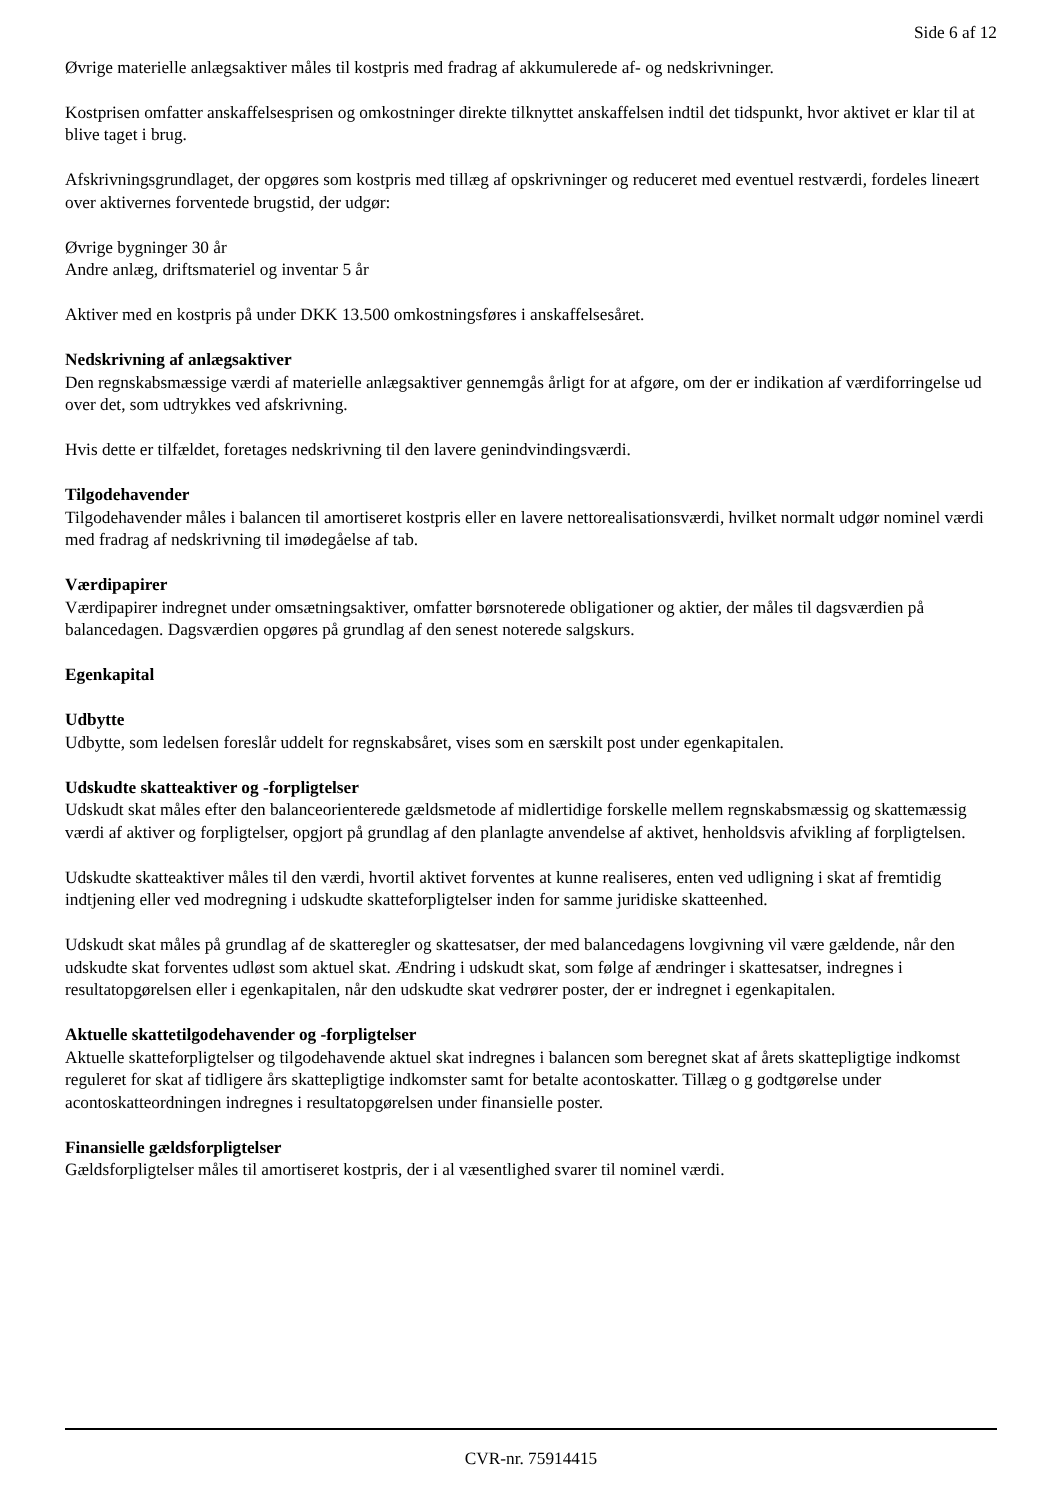Side 6 af 12
Øvrige materielle anlægsaktiver måles til kostpris med fradrag af akkumulerede af- og nedskrivninger.
Kostprisen omfatter anskaffelsesprisen og omkostninger direkte tilknyttet anskaffelsen indtil det tidspunkt, hvor aktivet er klar til at blive taget i brug.
Afskrivningsgrundlaget, der opgøres som kostpris med tillæg af opskrivninger og reduceret med eventuel restværdi, fordeles lineært over aktivernes forventede brugstid, der udgør:
Øvrige bygninger 30 år
Andre anlæg, driftsmateriel og inventar 5 år
Aktiver med en kostpris på under DKK 13.500 omkostningsføres i anskaffelsesåret.
Nedskrivning af anlægsaktiver
Den regnskabsmæssige værdi af materielle anlægsaktiver gennemgås årligt for at afgøre, om der er indikation af værdiforringelse ud over det, som udtrykkes ved afskrivning.
Hvis dette er tilfældet, foretages nedskrivning til den lavere genindvindingsværdi.
Tilgodehavender
Tilgodehavender måles i balancen til amortiseret kostpris eller en lavere nettorealisationsværdi, hvilket normalt udgør nominel værdi med fradrag af nedskrivning til imødegåelse af tab.
Værdipapirer
Værdipapirer indregnet under omsætningsaktiver, omfatter børsnoterede obligationer og aktier, der måles til dagsværdien på balancedagen. Dagsværdien opgøres på grundlag af den senest noterede salgskurs.
Egenkapital
Udbytte
Udbytte, som ledelsen foreslår uddelt for regnskabsåret, vises som en særskilt post under egenkapitalen.
Udskudte skatteaktiver og -forpligtelser
Udskudt skat måles efter den balanceorienterede gældsmetode af midlertidige forskelle mellem regnskabsmæssig og skattemæssig værdi af aktiver og forpligtelser, opgjort på grundlag af den planlagte anvendelse af aktivet, henholdsvis afvikling af forpligtelsen.
Udskudte skatteaktiver måles til den værdi, hvortil aktivet forventes at kunne realiseres, enten ved udligning i skat af fremtidig indtjening eller ved modregning i udskudte skatteforpligtelser inden for samme juridiske skatteenhed.
Udskudt skat måles på grundlag af de skatteregler og skattesatser, der med balancedagens lovgivning vil være gældende, når den udskudte skat forventes udløst som aktuel skat. Ændring i udskudt skat, som følge af ændringer i skattesatser, indregnes i resultatopgørelsen eller i egenkapitalen, når den udskudte skat vedrører poster, der er indregnet i egenkapitalen.
Aktuelle skattetilgodehavender og -forpligtelser
Aktuelle skatteforpligtelser og tilgodehavende aktuel skat indregnes i balancen som beregnet skat af årets skattepligtige indkomst reguleret for skat af tidligere års skattepligtige indkomster samt for betalte acontoskatter. Tillæg o g godtgørelse under acontoskatteordningen indregnes i resultatopgørelsen under finansielle poster.
Finansielle gældsforpligtelser
Gældsforpligtelser måles til amortiseret kostpris, der i al væsentlighed svarer til nominel værdi.
CVR-nr. 75914415